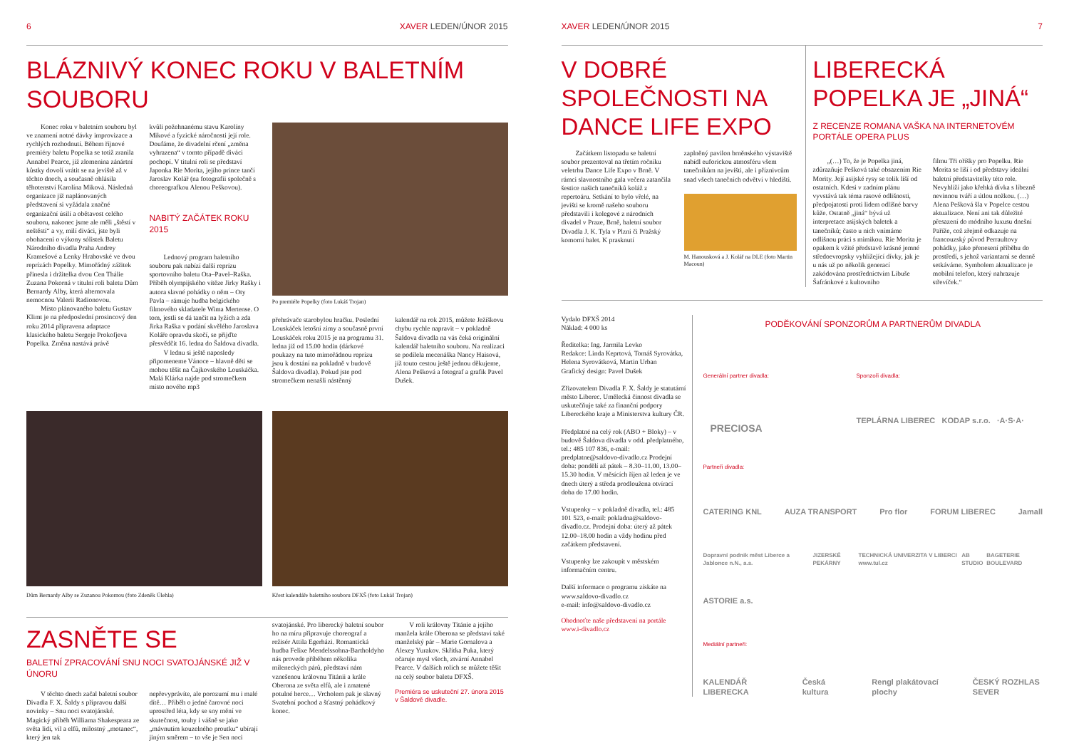6 XAVER LEDEN/ÚNOR 2015
BLÁZNIVÝ KONEC ROKU V BALETNÍM SOUBORU
Konec roku v baletním souboru byl ve znamení notné dávky improvizace a rychlých rozhodnutí. Během říjnové premiéry baletu Popelka se totiž zranila Annabel Pearce, jíž zlomenina zánártní kůstky dovolí vrátit se na jeviště až v těchto dnech, a současně ohlásila těhotenství Karolína Miková. Následná organizace již naplánovaných představení si vyžádala značné organizační úsilí a obětavost celého souboru, nakonec jsme ale měli „štěstí v neštěstí“ a vy, milí diváci, jste byli obohaceni o výkony sólistek Baletu Národního divadla Praha Andrey Kramešové a Lenky Hrabovské ve dvou reprízách Popelky. Mimořádný zážitek přinesla i držitelka dvou Cen Thálie Zuzana Pokorná v titulní roli baletu Dům Bernardy Alby, která alternovala nemocnou Valerii Radionovou.
Místo plánovaného baletu Gustav Klimt je na předposlední prosincový den roku 2014 připravena adaptace klasického baletu Sergeje Prokofjeva Popelka. Změna nastává právě
kvůli požehnanému stavu Karolíny Mikové a fyzické náročnosti její role. Doufáme, že divadelní rčení „změna vyhrazena“ v tomto případě diváci pochopí. V titulní roli se představí Japonka Rie Morita, jejího prince tančí Jaroslav Kolář (na fotografii společně s choreografkou Alenou Peškovou).
NABITÝ ZAČÁTEK ROKU 2015
Lednový program baletního souboru pak nabízí další reprízu sportovního baletu Ota–Pavel–Raška. Příběh olympijského vítěze Jirky Rašky i autora slavné pohádky o něm – Oty Pavla – rámuje hudba belgického filmového skladatele Wima Mertense. O tom, jestli se dá tančit na lyžích a zda Jirka Raška v podání skvělého Jaroslava Koláře opravdu skočí, se přijďte přesvědčit 16. ledna do Šaldova divadla.
V lednu si ještě naposledy připomeneme Vánoce – hlavně děti se mohou těšit na Čajkovského Louskáčka. Malá Klárka najde pod stromečkem místo nového mp3
Po premiéře Popelky (foto Lukáš Trojan)
přehrávače starobylou hračku. Poslední Louskáček letošní zimy a současně první Louskáček roku 2015 je na programu 31. ledna již od 15.00 hodin (dárkové poukazy na tuto mimořádnou reprízu jsou k dostání na pokladně v budově Šaldova divadla). Pokud jste pod stromečkem nenašli nástěnný
kalendář na rok 2015, můžete Ježíškovu chybu rychle napravit – v pokladně Šaldova divadla na vás čeká originální kalendář baletního souboru. Na realizaci se podílela mecenáška Nancy Haisová, jíž touto cestou ještě jednou děkujeme, Alena Pešková a fotograf a grafik Pavel Dušek.
Dům Bernardy Alby se Zuzanou Pokornou (foto Zdeněk Úlehla)
Křest kalendáře baletního souboru DFXŠ (foto Lukáš Trojan)
ZASNĚTE SE
BALETNÍ ZPRACOVÁNÍ SNU NOCI SVATOJÁNSKÉ JIŽ V ÚNORU
V těchto dnech začal baletní soubor Divadla F. X. Šaldy s přípravou další novinky – Snu noci svatojánské. Magický příběh Williama Shakespeara ze světa lidí, víl a elfů, milostný „motanec“, který jen tak
nepřevyprávíte, ale porozumí mu i malé dítě… Příběh o jedné čarovné noci uprostřed léta, kdy se sny mění ve skutečnost, touhy i vášně se jako „mávnutím kouzelného proutku“ ubírají jiným směrem – to vše je Sen noci
svatojánské. Pro liberecký baletní soubor ho na míru připravuje choreograf a režisér Attila Egerházi. Romantická hudba Felixe Mendelssohna-Bartholdyho nás provede příběhem několika mileneckých párů, představí nám vznešenou královnu Titánii a krále Oberona ze světa elfů, ale i zmatené potulné herce… Vrcholem pak je slavný Svatební pochod a šťastný pohádkový konec.
V roli královny Titánie a jejího manžela krále Oberona se představí také manželský pár – Marie Gornalova a Alexey Yurakov. Skřítka Puka, který očaruje mysl všech, ztvární Annabel Pearce. V dalších rolích se můžete těšit na celý soubor baletu DFXŠ.
Premiéra se uskuteční 27. února 2015 v Šaldově divadle.
XAVER LEDEN/ÚNOR 2015 7
V DOBRÉ SPOLEČNOSTI NA DANCE LIFE EXPO
Začátkem listopadu se baletní soubor prezentoval na třetím ročníku veletrhu Dance Life Expo v Brně. V rámci slavnostního gala večera zatančila šestice našich tanečníků koláž z repertoáru. Setkání to bylo vřelé, na jevišti se kromě našeho souboru představili i kolegové z národních divadel v Praze, Brně, baletní soubor Divadla J. K. Tyla v Plzni či Pražský komorní balet. K prasknutí
zaplněný pavilon brněnského výstaviště nabídl euforickou atmosféru všem tanečníkům na jevišti, ale i příznivcům snad všech tanečních odvětví v hledišti.
M. Hanousková a J. Kolář na DLE (foto Martin Macoun)
LIBERECKÁ POPELKA JE „JINÁ“
Z RECENZE ROMANA VAŠKA NA INTERNETOVÉM PORTÁLE OPERA PLUS
„(…) To, že je Popelka jiná, zdůrazňuje Pešková také obsazením Rie Mority. Její asijské rysy se tolik liší od ostatních. Kdesi v zadním plánu vyvstává tak téma rasové odlišnosti, předpojatosti proti lidem odlišné barvy kůže. Ostatně „jiná“ bývá už interpretace asijských baletek a tanečníků; často u nich vnímáme odlišnou práci s mimikou. Rie Morita je opakem k vžité představě krásné jemné středoevropsky vyhlížející dívky, jak je u nás už po několik generací zakódována prostřednictvím Libuše Šafránkové z kultovního
filmu Tři oříšky pro Popelku. Rie Morita se liší i od představy ideální baletní představitelky této role. Nevyhlíží jako křehká dívka s líbezně nevinnou tváří a útlou nožkou. (…) Alena Pešková šla v Popelce cestou aktualizace. Není ani tak důležité přesazení do módního luxusu dnešní Paříže, což zřejmě odkazuje na francouzský původ Perraultovy pohádky, jako přenesení příběhu do prostředí, s jehož variantami se denně setkáváme. Symbolem aktualizace je mobilní telefon, který nahrazuje střevíček.“
Vydalo DFXŠ 2014
Náklad: 4 000 ks
Ředitelka: Ing. Jarmila Levko
Redakce: Linda Keprtová, Tomáš Syrovátka, Helena Syrovátková, Martin Urban
Grafický design: Pavel Dušek
Zřizovatelem Divadla F. X. Šaldy je statutární město Liberec. Umělecká činnost divadla se uskutečňuje také za finanční podpory Libereckého kraje a Ministerstva kultury ČR.
Předplatné na celý rok (ABO + Bloky) – v budově Šaldova divadla v odd. předplatného, tel.: 485 107 836, e-mail: predplatne@saldovo-divadlo.cz Prodejní doba: pondělí až pátek – 8.30–11.00, 13.00–15.30 hodin. V měsících říjen až leden je ve dnech úterý a středa prodloužena otvírací doba do 17.00 hodin.
Vstupenky – v pokladně divadla, tel.: 485 101 523, e-mail: pokladna@saldovo-divadlo.cz. Prodejní doba: úterý až pátek 12.00–18.00 hodin a vždy hodinu před začátkem představení.
Vstupenky lze zakoupit v městském informačním centru.
Další informace o programu získáte na www.saldovo-divadlo.cz
e-mail: info@saldovo-divadlo.cz
Ohodnoťte naše představení na portále www.i-divadlo.cz
PODĚKOVÁNÍ SPONZORŮM A PARTNERŮM DIVADLA
Generální partner divadla:
PRECIOSA
Sponzoři divadla:
TEPLÁRNA LIBEREC KODAP s.r.o. ·A·S·A·
Partneři divadla:
CATERING KNL AUZA TRANSPORT Pro flor FORUM LIBEREC Jamall
Dopravní podnik měst Liberce a Jablonce n.N., a.s. JIZERSKÉ PEKÁRNY TECHNICKÁ UNIVERZITA V LIBERCI www.tul.cz AB STUDIO BAGETERIE BOULEVARD
ASTORIE a.s.
Mediální partneři:
KALENDÁŘ LIBERECKA Česká kultura Rengl plakátovací plochy ČESKÝ ROZHLAS SEVER